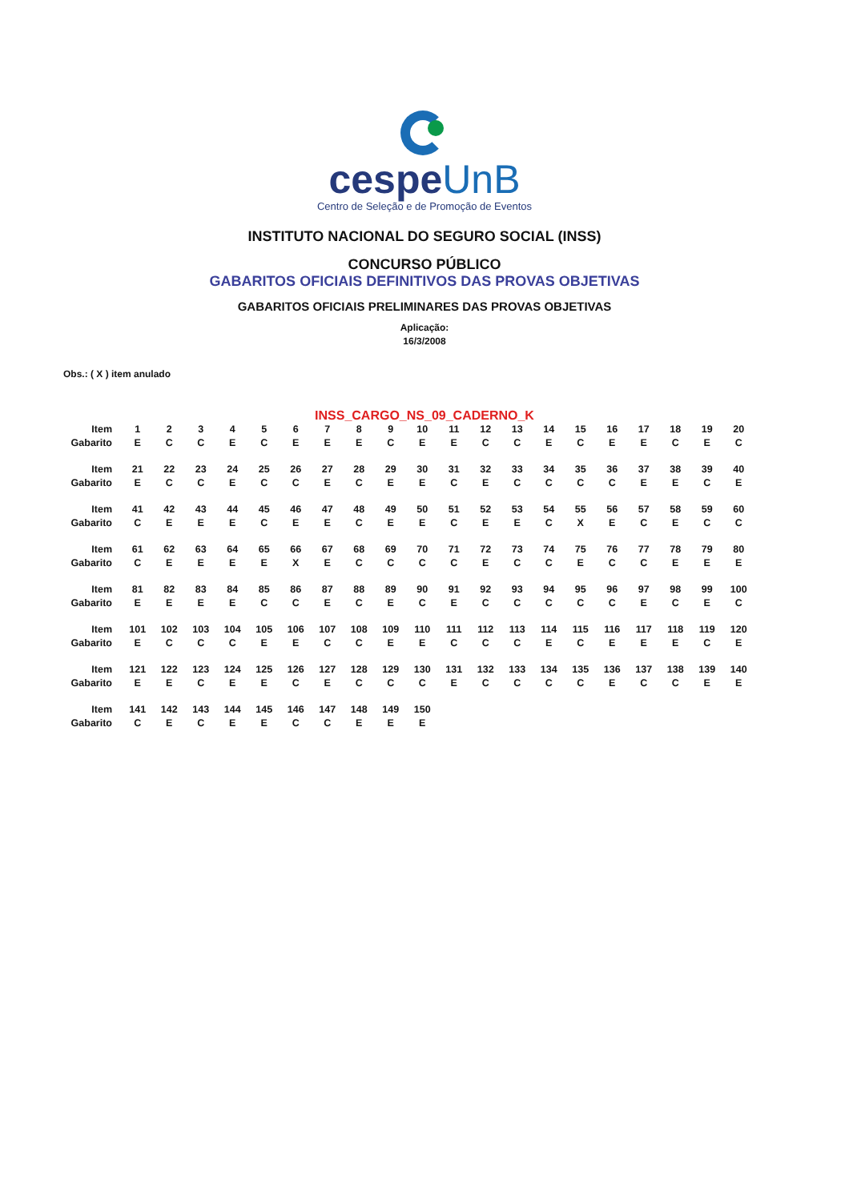cespeUnB
Centro de Seleção e de Promoção de Eventos
INSTITUTO NACIONAL DO SEGURO SOCIAL (INSS)
CONCURSO PÚBLICO
GABARITOS OFICIAIS DEFINITIVOS DAS PROVAS OBJETIVAS
GABARITOS OFICIAIS PRELIMINARES DAS PROVAS OBJETIVAS
Aplicação:
16/3/2008
Obs.: ( X ) item anulado
INSS_CARGO_NS_09_CADERNO_K
| Item | 1 | 2 | 3 | 4 | 5 | 6 | 7 | 8 | 9 | 10 | 11 | 12 | 13 | 14 | 15 | 16 | 17 | 18 | 19 | 20 |
| Gabarito | E | C | C | E | C | E | E | E | C | E | E | C | C | E | C | E | E | C | E | C |
| Item | 21 | 22 | 23 | 24 | 25 | 26 | 27 | 28 | 29 | 30 | 31 | 32 | 33 | 34 | 35 | 36 | 37 | 38 | 39 | 40 |
| Gabarito | E | C | C | E | C | C | E | C | E | E | C | E | C | C | C | C | E | E | C | E |
| Item | 41 | 42 | 43 | 44 | 45 | 46 | 47 | 48 | 49 | 50 | 51 | 52 | 53 | 54 | 55 | 56 | 57 | 58 | 59 | 60 |
| Gabarito | C | E | E | E | C | E | E | C | E | E | C | E | E | C | X | E | C | E | C | C |
| Item | 61 | 62 | 63 | 64 | 65 | 66 | 67 | 68 | 69 | 70 | 71 | 72 | 73 | 74 | 75 | 76 | 77 | 78 | 79 | 80 |
| Gabarito | C | E | E | E | E | X | E | C | C | C | C | E | C | C | E | C | C | E | E | E |
| Item | 81 | 82 | 83 | 84 | 85 | 86 | 87 | 88 | 89 | 90 | 91 | 92 | 93 | 94 | 95 | 96 | 97 | 98 | 99 | 100 |
| Gabarito | E | E | E | E | C | C | E | C | E | C | E | C | C | C | C | C | E | C | E | C |
| Item | 101 | 102 | 103 | 104 | 105 | 106 | 107 | 108 | 109 | 110 | 111 | 112 | 113 | 114 | 115 | 116 | 117 | 118 | 119 | 120 |
| Gabarito | E | C | C | C | E | E | C | C | E | E | C | C | C | E | C | E | E | E | C | E |
| Item | 121 | 122 | 123 | 124 | 125 | 126 | 127 | 128 | 129 | 130 | 131 | 132 | 133 | 134 | 135 | 136 | 137 | 138 | 139 | 140 |
| Gabarito | E | E | C | E | E | C | E | C | C | C | E | C | C | C | C | E | C | C | E | E |
| Item | 141 | 142 | 143 | 144 | 145 | 146 | 147 | 148 | 149 | 150 | | | | | | | | | | |
| Gabarito | C | E | C | E | E | C | C | E | E | E | | | | | | | | | | |